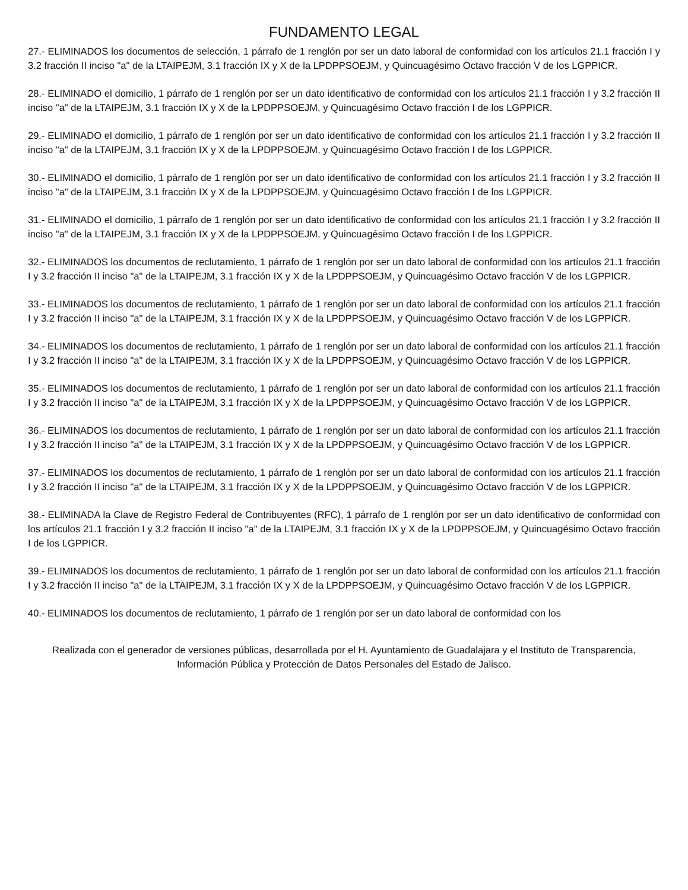FUNDAMENTO LEGAL
27.- ELIMINADOS los documentos de selección, 1 párrafo de 1 renglón por ser un dato laboral de conformidad con los artículos 21.1 fracción I y 3.2 fracción II inciso "a" de la LTAIPEJM, 3.1 fracción IX y X de la LPDPPSOEJM, y Quincuagésimo Octavo fracción V de los LGPPICR.
28.- ELIMINADO el domicilio, 1 párrafo de 1 renglón por ser un dato identificativo de conformidad con los artículos 21.1 fracción I y 3.2 fracción II inciso "a" de la LTAIPEJM, 3.1 fracción IX y X de la LPDPPSOEJM, y Quincuagésimo Octavo fracción I de los LGPPICR.
29.- ELIMINADO el domicilio, 1 párrafo de 1 renglón por ser un dato identificativo de conformidad con los artículos 21.1 fracción I y 3.2 fracción II inciso "a" de la LTAIPEJM, 3.1 fracción IX y X de la LPDPPSOEJM, y Quincuagésimo Octavo fracción I de los LGPPICR.
30.- ELIMINADO el domicilio, 1 párrafo de 1 renglón por ser un dato identificativo de conformidad con los artículos 21.1 fracción I y 3.2 fracción II inciso "a" de la LTAIPEJM, 3.1 fracción IX y X de la LPDPPSOEJM, y Quincuagésimo Octavo fracción I de los LGPPICR.
31.- ELIMINADO el domicilio, 1 párrafo de 1 renglón por ser un dato identificativo de conformidad con los artículos 21.1 fracción I y 3.2 fracción II inciso "a" de la LTAIPEJM, 3.1 fracción IX y X de la LPDPPSOEJM, y Quincuagésimo Octavo fracción I de los LGPPICR.
32.- ELIMINADOS los documentos de reclutamiento, 1 párrafo de 1 renglón por ser un dato laboral de conformidad con los artículos 21.1 fracción I y 3.2 fracción II inciso "a" de la LTAIPEJM, 3.1 fracción IX y X de la LPDPPSOEJM, y Quincuagésimo Octavo fracción V de los LGPPICR.
33.- ELIMINADOS los documentos de reclutamiento, 1 párrafo de 1 renglón por ser un dato laboral de conformidad con los artículos 21.1 fracción I y 3.2 fracción II inciso "a" de la LTAIPEJM, 3.1 fracción IX y X de la LPDPPSOEJM, y Quincuagésimo Octavo fracción V de los LGPPICR.
34.- ELIMINADOS los documentos de reclutamiento, 1 párrafo de 1 renglón por ser un dato laboral de conformidad con los artículos 21.1 fracción I y 3.2 fracción II inciso "a" de la LTAIPEJM, 3.1 fracción IX y X de la LPDPPSOEJM, y Quincuagésimo Octavo fracción V de los LGPPICR.
35.- ELIMINADOS los documentos de reclutamiento, 1 párrafo de 1 renglón por ser un dato laboral de conformidad con los artículos 21.1 fracción I y 3.2 fracción II inciso "a" de la LTAIPEJM, 3.1 fracción IX y X de la LPDPPSOEJM, y Quincuagésimo Octavo fracción V de los LGPPICR.
36.- ELIMINADOS los documentos de reclutamiento, 1 párrafo de 1 renglón por ser un dato laboral de conformidad con los artículos 21.1 fracción I y 3.2 fracción II inciso "a" de la LTAIPEJM, 3.1 fracción IX y X de la LPDPPSOEJM, y Quincuagésimo Octavo fracción V de los LGPPICR.
37.- ELIMINADOS los documentos de reclutamiento, 1 párrafo de 1 renglón por ser un dato laboral de conformidad con los artículos 21.1 fracción I y 3.2 fracción II inciso "a" de la LTAIPEJM, 3.1 fracción IX y X de la LPDPPSOEJM, y Quincuagésimo Octavo fracción V de los LGPPICR.
38.- ELIMINADA la Clave de Registro Federal de Contribuyentes (RFC), 1 párrafo de 1 renglón por ser un dato identificativo de conformidad con los artículos 21.1 fracción I y 3.2 fracción II inciso "a" de la LTAIPEJM, 3.1 fracción IX y X de la LPDPPSOEJM, y Quincuagésimo Octavo fracción I de los LGPPICR.
39.- ELIMINADOS los documentos de reclutamiento, 1 párrafo de 1 renglón por ser un dato laboral de conformidad con los artículos 21.1 fracción I y 3.2 fracción II inciso "a" de la LTAIPEJM, 3.1 fracción IX y X de la LPDPPSOEJM, y Quincuagésimo Octavo fracción V de los LGPPICR.
40.- ELIMINADOS los documentos de reclutamiento, 1 párrafo de 1 renglón por ser un dato laboral de conformidad con los
Realizada con el generador de versiones públicas, desarrollada por el H. Ayuntamiento de Guadalajara y el Instituto de Transparencia, Información Pública y Protección de Datos Personales del Estado de Jalisco.